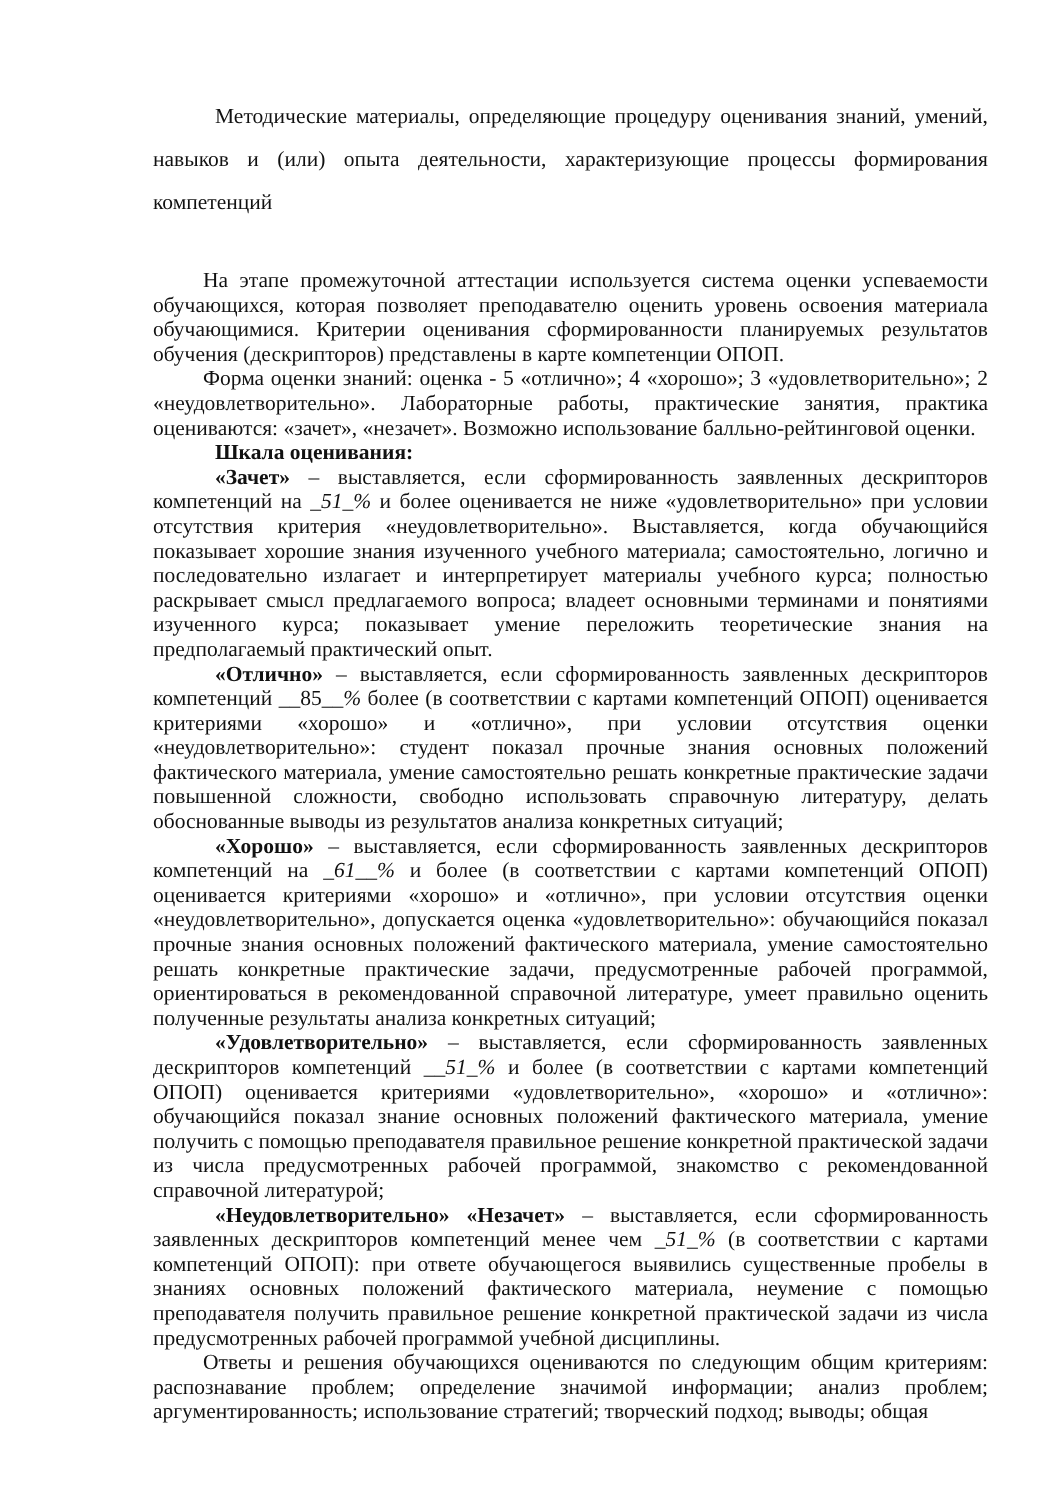Методические материалы, определяющие процедуру оценивания знаний, умений, навыков и (или) опыта деятельности, характеризующие процессы формирования компетенций
На этапе промежуточной аттестации используется система оценки успеваемости обучающихся, которая позволяет преподавателю оценить уровень освоения материала обучающимися. Критерии оценивания сформированности планируемых результатов обучения (дескрипторов) представлены в карте компетенции ОПОП.
Форма оценки знаний: оценка - 5 «отлично»; 4 «хорошо»; 3 «удовлетворительно»; 2 «неудовлетворительно». Лабораторные работы, практические занятия, практика оцениваются: «зачет», «незачет». Возможно использование балльно-рейтинговой оценки.
Шкала оценивания:
«Зачет» – выставляется, если сформированность заявленных дескрипторов компетенций на _51_% и более оценивается не ниже «удовлетворительно» при условии отсутствия критерия «неудовлетворительно». Выставляется, когда обучающийся показывает хорошие знания изученного учебного материала; самостоятельно, логично и последовательно излагает и интерпретирует материалы учебного курса; полностью раскрывает смысл предлагаемого вопроса; владеет основными терминами и понятиями изученного курса; показывает умение переложить теоретические знания на предполагаемый практический опыт.
«Отлично» – выставляется, если сформированность заявленных дескрипторов компетенций __85__% более (в соответствии с картами компетенций ОПОП) оценивается критериями «хорошо» и «отлично», при условии отсутствия оценки «неудовлетворительно»: студент показал прочные знания основных положений фактического материала, умение самостоятельно решать конкретные практические задачи повышенной сложности, свободно использовать справочную литературу, делать обоснованные выводы из результатов анализа конкретных ситуаций;
«Хорошо» – выставляется, если сформированность заявленных дескрипторов компетенций на _61__% и более (в соответствии с картами компетенций ОПОП) оценивается критериями «хорошо» и «отлично», при условии отсутствия оценки «неудовлетворительно», допускается оценка «удовлетворительно»: обучающийся показал прочные знания основных положений фактического материала, умение самостоятельно решать конкретные практические задачи, предусмотренные рабочей программой, ориентироваться в рекомендованной справочной литературе, умеет правильно оценить полученные результаты анализа конкретных ситуаций;
«Удовлетворительно» – выставляется, если сформированность заявленных дескрипторов компетенций __51_% и более (в соответствии с картами компетенций ОПОП) оценивается критериями «удовлетворительно», «хорошо» и «отлично»: обучающийся показал знание основных положений фактического материала, умение получить с помощью преподавателя правильное решение конкретной практической задачи из числа предусмотренных рабочей программой, знакомство с рекомендованной справочной литературой;
«Неудовлетворительно» «Незачет» – выставляется, если сформированность заявленных дескрипторов компетенций менее чем _51_% (в соответствии с картами компетенций ОПОП): при ответе обучающегося выявились существенные пробелы в знаниях основных положений фактического материала, неумение с помощью преподавателя получить правильное решение конкретной практической задачи из числа предусмотренных рабочей программой учебной дисциплины.
Ответы и решения обучающихся оцениваются по следующим общим критериям: распознавание проблем; определение значимой информации; анализ проблем; аргументированность; использование стратегий; творческий подход; выводы; общая